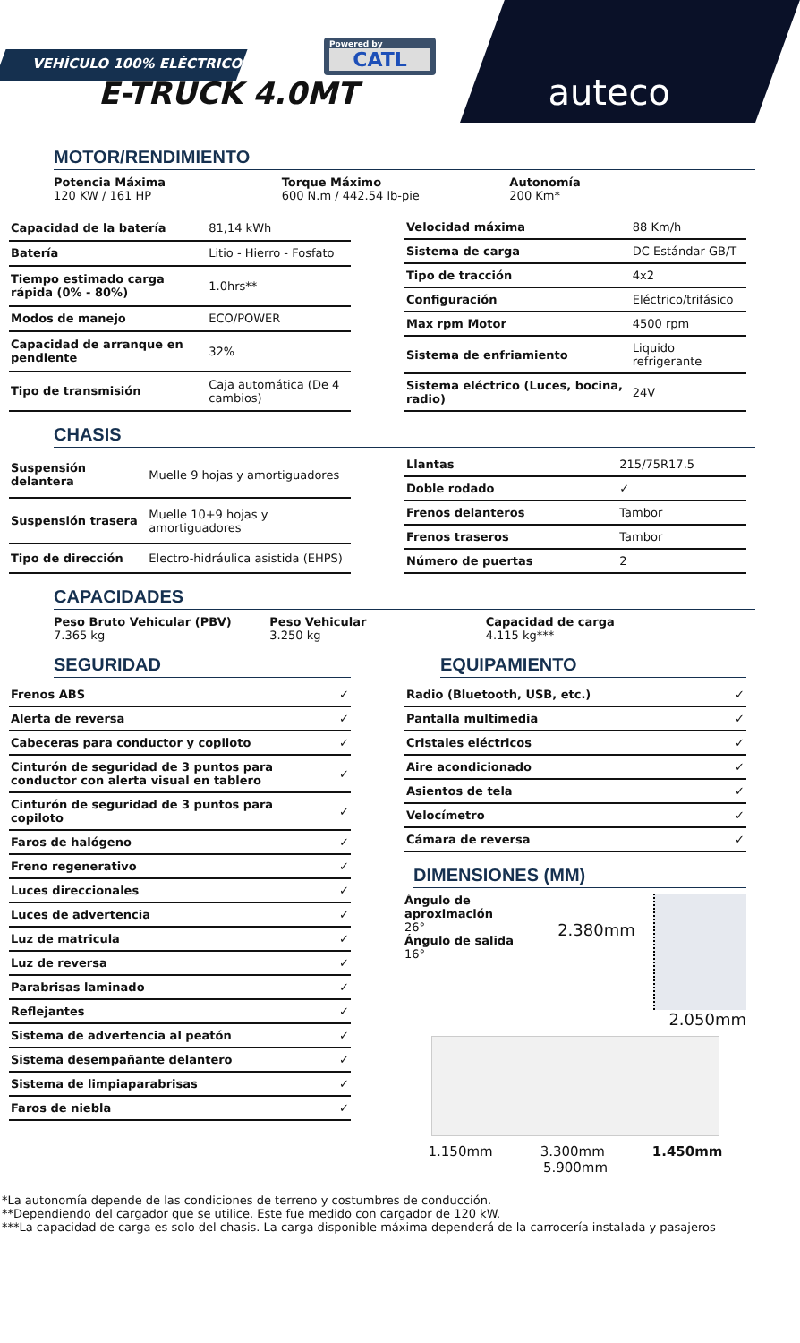VEHÍCULO 100% ELÉCTRICO
Powered by
CATL
auteco
E-TRUCK 4.0MT
MOTOR/RENDIMIENTO
Potencia Máxima
120 KW / 161 HP
Torque Máximo
600 N.m / 442.54 lb-pie
Autonomía
200 Km*
| Capacidad de la batería | 81,14 kWh |
| Batería | Litio - Hierro - Fosfato |
| Tiempo estimado carga rápida (0% - 80%) | 1.0hrs** |
| Modos de manejo | ECO/POWER |
| Capacidad de arranque en pendiente | 32% |
| Tipo de transmisión | Caja automática (De 4 cambios) |
| Velocidad máxima | 88 Km/h |
| Sistema de carga | DC Estándar GB/T |
| Tipo de tracción | 4x2 |
| Configuración | Eléctrico/trifásico |
| Max rpm Motor | 4500 rpm |
| Sistema de enfriamiento | Liquido refrigerante |
| Sistema eléctrico (Luces, bocina, radio) | 24V |
CHASIS
| Suspensión delantera | Muelle 9 hojas y amortiguadores |
| Suspensión trasera | Muelle 10+9 hojas y amortiguadores |
| Tipo de dirección | Electro-hidráulica asistida (EHPS) |
| Llantas | 215/75R17.5 |
| Doble rodado | ✓ |
| Frenos delanteros | Tambor |
| Frenos traseros | Tambor |
| Número de puertas | 2 |
CAPACIDADES
Peso Bruto Vehicular (PBV)
7.365 kg
Peso Vehicular
3.250 kg
Capacidad de carga
4.115 kg***
SEGURIDAD
| Frenos ABS | ✓ |
| Alerta de reversa | ✓ |
| Cabeceras para conductor y copiloto | ✓ |
| Cinturón de seguridad de 3 puntos para conductor con alerta visual en tablero | ✓ |
| Cinturón de seguridad de 3 puntos para copiloto | ✓ |
| Faros de halógeno | ✓ |
| Freno regenerativo | ✓ |
| Luces direccionales | ✓ |
| Luces de advertencia | ✓ |
| Luz de matricula | ✓ |
| Luz de reversa | ✓ |
| Parabrisas laminado | ✓ |
| Reflejantes | ✓ |
| Sistema de advertencia al peatón | ✓ |
| Sistema desempañante delantero | ✓ |
| Sistema de limpiaparabrisas | ✓ |
| Faros de niebla | ✓ |
EQUIPAMIENTO
| Radio (Bluetooth, USB, etc.) | ✓ |
| Pantalla multimedia | ✓ |
| Cristales eléctricos | ✓ |
| Aire acondicionado | ✓ |
| Asientos de tela | ✓ |
| Velocímetro | ✓ |
| Cámara de reversa | ✓ |
DIMENSIONES (MM)
Ángulo de aproximación
26°
Ángulo de salida
16°
2.380mm
2.050mm
1.150mm 3.300mm 1.450mm
5.900mm
*La autonomía depende de las condiciones de terreno y costumbres de conducción.
**Dependiendo del cargador que se utilice. Este fue medido con cargador de 120 kW.
***La capacidad de carga es solo del chasis. La carga disponible máxima dependerá de la carrocería instalada y pasajeros